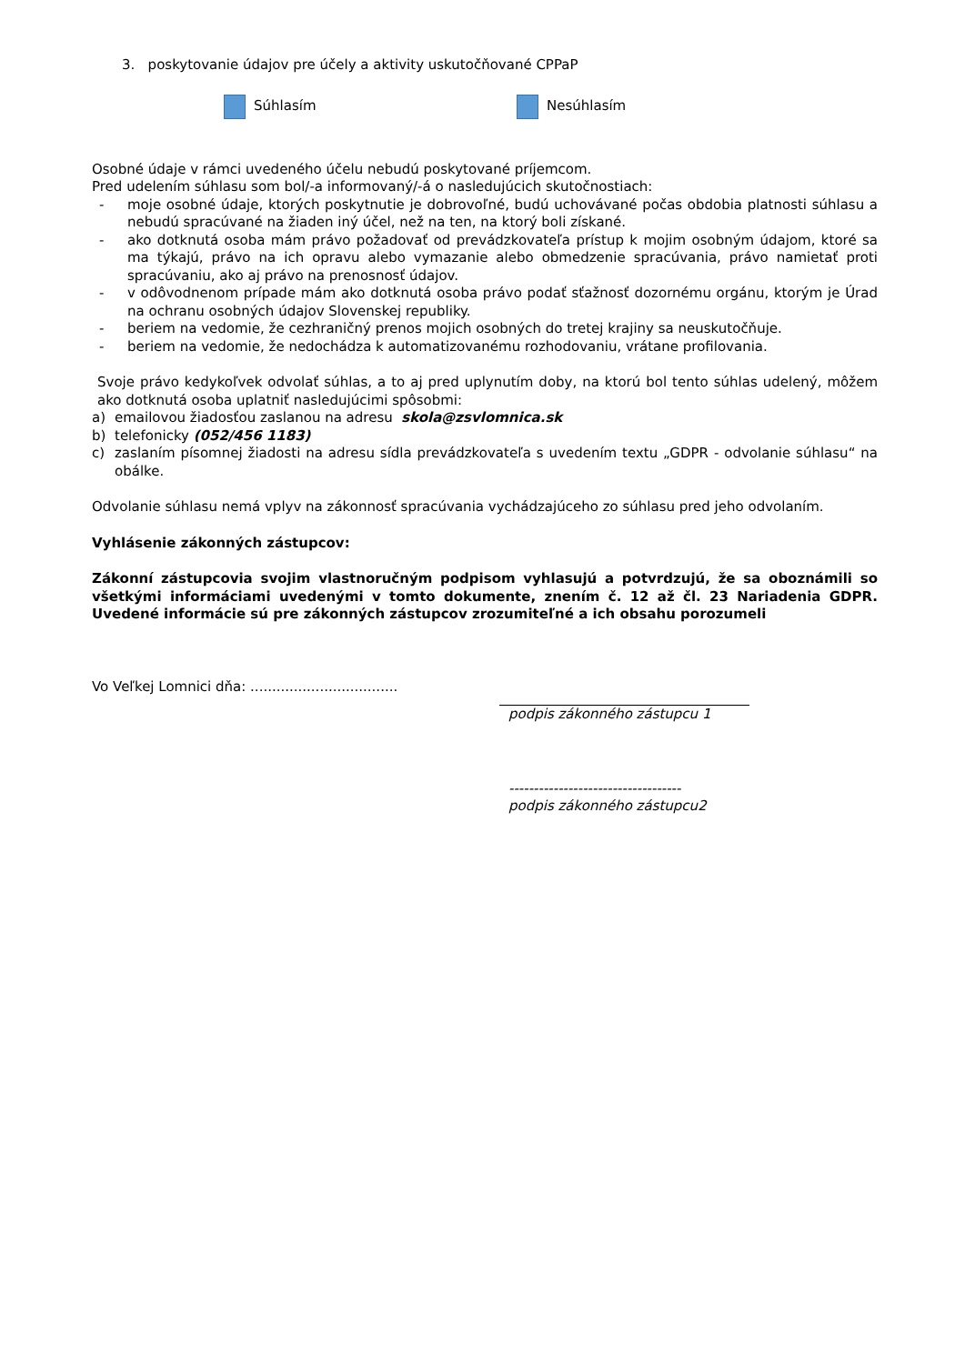3. poskytovanie údajov pre účely a aktivity uskutočňované CPPaP
Súhlasím Nesúhlasím
Osobné údaje v rámci uvedeného účelu nebudú poskytované príjemcom.
Pred udelením súhlasu som bol/-a informovaný/-á o nasledujúcich skutočnostiach:
- moje osobné údaje, ktorých poskytnutie je dobrovoľné, budú uchovávané počas obdobia platnosti súhlasu a nebudú spracúvané na žiaden iný účel, než na ten, na ktorý boli získané.
- ako dotknutá osoba mám právo požadovať od prevádzkovateľa prístup k mojim osobným údajom, ktoré sa ma týkajú, právo na ich opravu alebo vymazanie alebo obmedzenie spracúvania, právo namietať proti spracúvaniu, ako aj právo na prenosnosť údajov.
- v odôvodnenom prípade mám ako dotknutá osoba právo podať sťažnosť dozornému orgánu, ktorým je Úrad na ochranu osobných údajov Slovenskej republiky.
- beriem na vedomie, že cezhraničný prenos mojich osobných do tretej krajiny sa neuskutočňuje.
- beriem na vedomie, že nedochádza k automatizovanému rozhodovaniu, vrátane profilovania.
Svoje právo kedykoľvek odvolať súhlas, a to aj pred uplynutím doby, na ktorú bol tento súhlas udelený, môžem ako dotknutá osoba uplatniť nasledujúcimi spôsobmi:
a) emailovou žiadosťou zaslanou na adresu skola@zsvlomnica.sk
b) telefonicky (052/456 1183)
c) zaslaním písomnej žiadosti na adresu sídla prevádzkovateľa s uvedením textu „GDPR - odvolanie súhlasu“ na obálke.
Odvolanie súhlasu nemá vplyv na zákonnosť spracúvania vychádzajúceho zo súhlasu pred jeho odvolaním.
Vyhlásenie zákonných zástupcov:
Zákonní zástupcovia svojim vlastnoručným podpisom vyhlasujú a potvrdzujú, že sa oboznámili so všetkými informáciami uvedenými v tomto dokumente, znením č. 12 až čl. 23 Nariadenia GDPR. Uvedené informácie sú pre zákonných zástupcov zrozumiteľné a ich obsahu porozumeli
Vo Veľkej Lomnici dňa: ..................................
podpis zákonného zástupcu 1
-----------------------------------
podpis zákonného zástupcu2